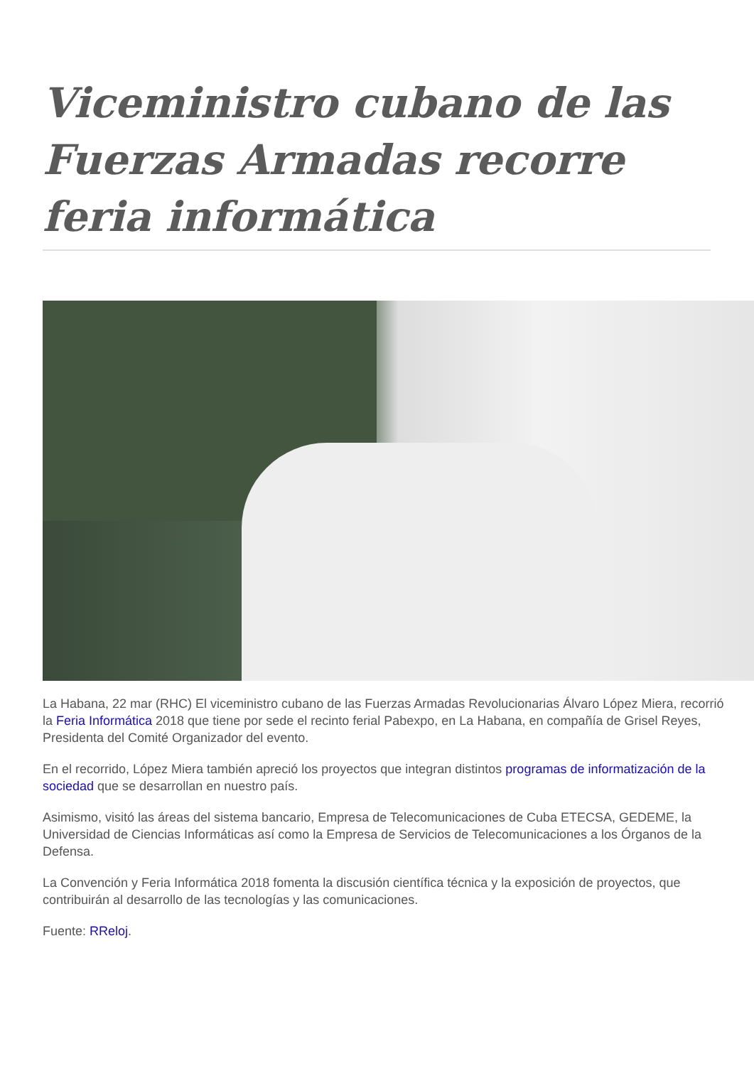Viceministro cubano de las Fuerzas Armadas recorre feria informática
La Habana, 22 mar (RHC) El viceministro cubano de las Fuerzas Armadas Revolucionarias Álvaro López Miera, recorrió la Feria Informática 2018 que tiene por sede el recinto ferial Pabexpo, en La Habana, en compañía de Grisel Reyes, Presidenta del Comité Organizador del evento.
En el recorrido, López Miera también apreció los proyectos que integran distintos programas de informatización de la sociedad que se desarrollan en nuestro país.
Asimismo, visitó las áreas del sistema bancario, Empresa de Telecomunicaciones de Cuba ETECSA, GEDEME, la Universidad de Ciencias Informáticas así como la Empresa de Servicios de Telecomunicaciones a los Órganos de la Defensa.
La Convención y Feria Informática 2018 fomenta la discusión científica técnica y la exposición de proyectos, que contribuirán al desarrollo de las tecnologías y las comunicaciones.
Fuente: RReloj.